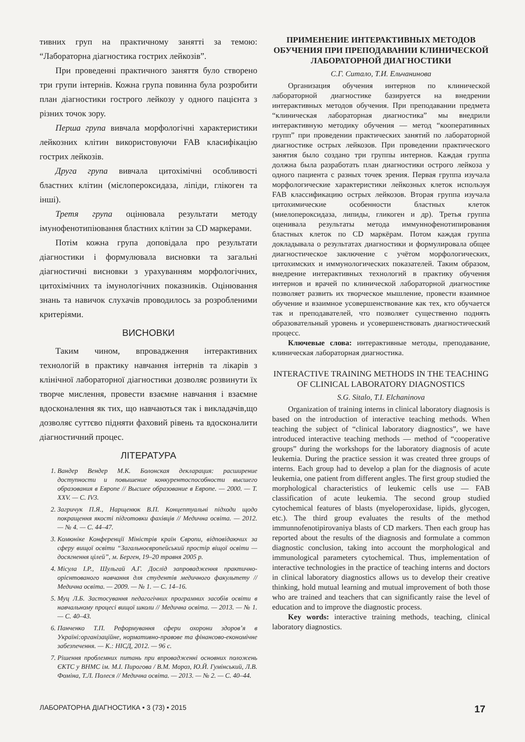тивних груп на практичному занятті за темою: “Лабораторна діагностика гострих лейкозів”.
При проведенні практичного заняття було створено три групи інтернів. Кожна група повинна була розробити план діагностики гострого лейкозу у одного пацієнта з різних точок зору.
Перша група вивчала морфологічні характеристики лейкозних клітин використовуючи FAB класифікацію гострих лейкозів.
Друга група вивчала цитохімічні особливості бластних клітин (мієлопероксидаза, ліпіди, глікоген та інші).
Третя група оцінювала результати методу імунофенотипіювання бластних клітин за CD маркерами.
Потім кожна група доповідала про результати діагностики і формулювала висновки та загальні діагностичні висновки з урахуванням морфологічних, цитохімічних та імунологічних показників. Оцінювання знань та навичок слухачів проводилось за розробленими критеріями.
ВИСНОВКИ
Таким чином, впровадження інтерактивних технологій в практику навчання інтернів та лікарів з клінічної лабораторної діагностики дозволяє розвинути їх творче мислення, провести взаємне навчання і взаємне вдосконалення як тих, що навчаються так і викладачів,що дозволяє суттєво підняти фаховий рівень та вдосконалити діагностичний процес.
ЛІТЕРАТУРА
1. Вандер Вендер М.К. Болонская декларация: расширение доступности и повышение конкурентоспособности высшего образования в Европе // Высшее образование в Европе. — 2000. — Т. XXV. — С. IV3.
2. Загричук П.Я., Нарщенюк В.П. Концептуальні підходи щодо покращення якості підготовки фахівців // Медична освіта. — 2012. — № 4. — С. 44–47.
3. Комюніке Конференції Міністрів країн Європи, відповідаючих за сферу вищої освіти “Загальноєвропейський простір віщої освіти — досягнення цілей”, м. Берген, 19–20 травня 2005 р.
4. Місула І.Р., Шульгай А.Г. Дослід запровадження практично-орієнтованого навчання для студентів медичного факультету // Медична освіта. — 2009. — № 1. — С. 14–16.
5. Муц Л.Б. Застосування педагогічних програмних засобів освіти в навчальному процесі вищої школи // Медична освіта. — 2013. — № 1. — С. 40–43.
6. Панченко Т.П. Реформування сфери охорони здоров’я в Україні:організаційне, нормативно-правове та фінансово-економічне забезпечення. — К.: НІСД, 2012. — 96 с.
7. Рішення проблемних питань при впровадженні основних положень ЄКТС у ВНМС ім. М.І. Пирогова / В.М. Мороз, Ю.Й. Гумінський, Л.В. Фоміна, Т.Л. Полеся // Медична освіта. — 2013. — № 2. — С. 40–44.
ПРИМЕНЕНИЕ ИНТЕРАКТИВНЫХ МЕТОДОВ ОБУЧЕНИЯ ПРИ ПРЕПОДАВАНИИ КЛИНИЧЕСКОЙ ЛАБОРАТОРНОЙ ДИАГНОСТИКИ
С.Г. Ситало, Т.И. Ельчанинова
Организация обучения интернов по клинической лабораторной диагностике базируется на внедрении интерактивных методов обучения. При преподавании предмета “клиническая лабораторная диагностика” мы внедрили интерактивную методику обучения — метод “кооперативных групп” при проведении практических занятий по лабораторной диагностике острых лейкозов. При проведении практического занятия было создано три группы интернов. Каждая группа должна была разработать план диагностики острого лейкоза у одного пациента с разных точек зрения. Первая группа изучала морфологические характеристики лейкозных клеток используя FAB классификацию острых лейкозов. Вторая группа изучала цитохимические особенности бластных клеток (миелопероксидаза, липиды, гликоген и др). Третья группа оценивала результаты метода иммуннофенотипирования бластных клеток по CD маркёрам. Потом каждая группа докладывала о результатах диагностики и формулировала общее диагностическое заключение с учётом морфологических, цитохимских и иммунологических показателей. Таким образом, внедрение интерактивных технологий в практику обучения интернов и врачей по клинической лабораторной диагностике позволяет развить их творческое мышление, провести взаимное обучение и взаимное усовершенствование как тех, кто обучается так и преподавателей, что позволяет существенно поднять образовательный уровень и усовершенствовать диагностический процесс.
Ключевые слова: интерактивные методы, преподавание, клиническая лабораторная диагностика.
INTERACTIVE TRAINING METHODS IN THE TEACHING OF CLINICAL LABORATORY DIAGNOSTICS
S.G. Sitalo, T.I. Elchaninova
Organization of training interns in clinical laboratory diagnosis is based on the introduction of interactive teaching methods. When teaching the subject of “clinical laboratory diagnostics”, we have introduced interactive teaching methods — method of “cooperative groups” during the workshops for the laboratory diagnosis of acute leukemia. During the practice session it was created three groups of interns. Each group had to develop a plan for the diagnosis of acute leukemia, one patient from different angles. The first group studied the morphological characteristics of leukemic cells use — FAB classification of acute leukemia. The second group studied cytochemical features of blasts (myeloperoxidase, lipids, glycogen, etc.). The third group evaluates the results of the method immunnofenotipirovaniya blasts of CD markers. Then each group has reported about the results of the diagnosis and formulate a common diagnostic conclusion, taking into account the morphological and immunological parameters cytochemical. Thus, implementation of interactive technologies in the practice of teaching interns and doctors in clinical laboratory diagnostics allows us to develop their creative thinking, hold mutual learning and mutual improvement of both those who are trained and teachers that can significantly raise the level of education and to improve the diagnostic process.
Key words: interactive training methods, teaching, clinical laboratory diagnostics.
ЛАБОРАТОРНА ДІАГНОСТИКА • 3 (73) • 2015 17